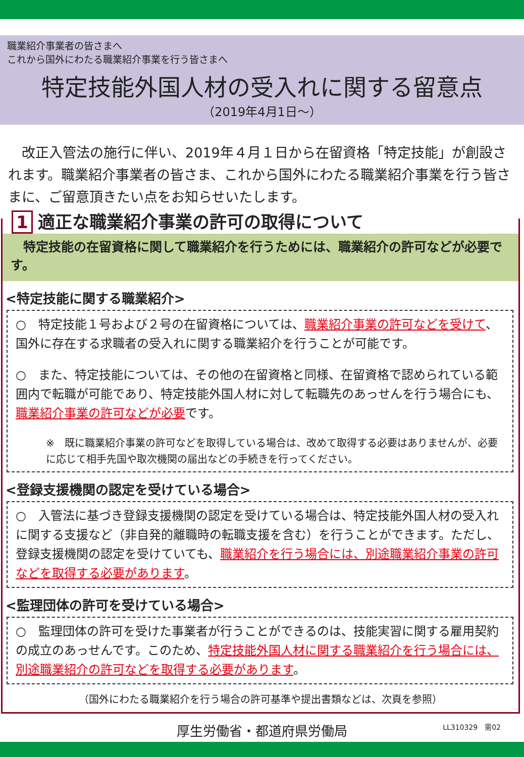職業紹介事業者の皆さまへ
これから国外にわたる職業紹介事業を行う皆さまへ
特定技能外国人材の受入れに関する留意点
（2019年4月1日～）
　改正入管法の施行に伴い、2019年４月１日から在留資格「特定技能」が創設されます。職業紹介事業者の皆さま、これから国外にわたる職業紹介事業を行う皆さまに、ご留意頂きたい点をお知らせいたします。
1 適正な職業紹介事業の許可の取得について
　特定技能の在留資格に関して職業紹介を行うためには、職業紹介の許可などが必要です。
<特定技能に関する職業紹介>
○　特定技能１号および２号の在留資格については、職業紹介事業の許可などを受けて、国外に存在する求職者の受入れに関する職業紹介を行うことが可能です。
○　また、特定技能については、その他の在留資格と同様、在留資格で認められている範囲内で転職が可能であり、特定技能外国人材に対して転職先のあっせんを行う場合にも、職業紹介事業の許可などが必要です。
※　既に職業紹介事業の許可などを取得している場合は、改めて取得する必要はありませんが、必要に応じて相手先国や取次機関の届出などの手続きを行ってください。
<登録支援機関の認定を受けている場合>
○　入管法に基づき登録支援機関の認定を受けている場合は、特定技能外国人材の受入れに関する支援など（非自発的離職時の転職支援を含む）を行うことができます。ただし、登録支援機関の認定を受けていても、職業紹介を行う場合には、別途職業紹介事業の許可などを取得する必要があります。
<監理団体の許可を受けている場合>
○　監理団体の許可を受けた事業者が行うことができるのは、技能実習に関する雇用契約の成立のあっせんです。このため、特定技能外国人材に関する職業紹介を行う場合には、別途職業紹介の許可などを取得する必要があります。
（国外にわたる職業紹介を行う場合の許可基準や提出書類などは、次頁を参照）
厚生労働省・都道府県労働局
LL310329　需02